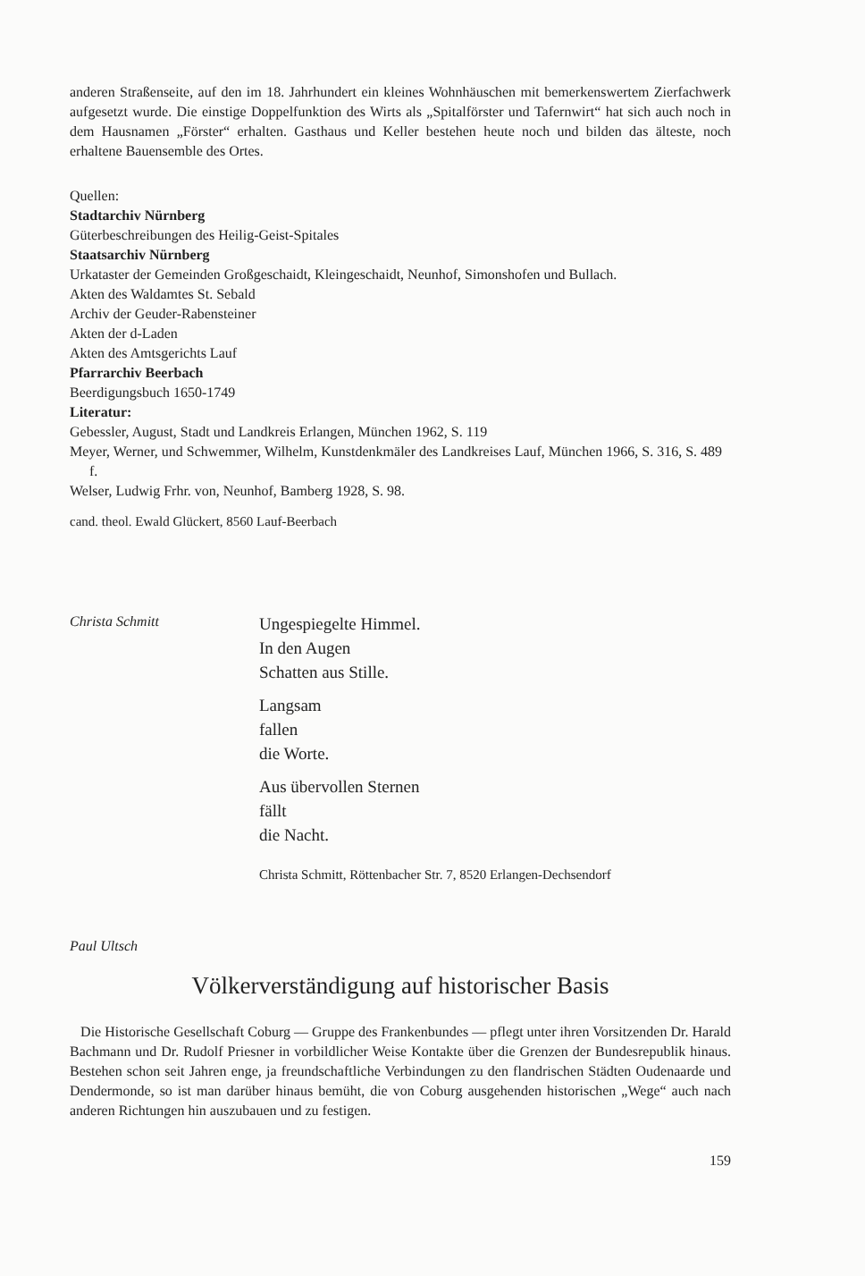anderen Straßenseite, auf den im 18. Jahrhundert ein kleines Wohnhäuschen mit bemerkenswertem Zierfachwerk aufgesetzt wurde. Die einstige Doppelfunktion des Wirts als „Spitalförster und Tafernwirt“ hat sich auch noch in dem Hausnamen „Förster“ erhalten. Gasthaus und Keller bestehen heute noch und bilden das älteste, noch erhaltene Bauensemble des Ortes.
Quellen:
Stadtarchiv Nürnberg
Güterbeschreibungen des Heilig-Geist-Spitales
Staatsarchiv Nürnberg
Urkataster der Gemeinden Großgeschaidt, Kleingeschaidt, Neunhof, Simonshofen und Bullach.
Akten des Waldamtes St. Sebald
Archiv der Geuder-Rabensteiner
Akten der d-Laden
Akten des Amtsgerichts Lauf
Pfarrarchiv Beerbach
Beerdigungsbuch 1650-1749
Literatur:
Gebessler, August, Stadt und Landkreis Erlangen, München 1962, S. 119
Meyer, Werner, und Schwemmer, Wilhelm, Kunstdenkmäler des Landkreises Lauf, München 1966, S. 316, S. 489 f.
Welser, Ludwig Frhr. von, Neunhof, Bamberg 1928, S. 98.
cand. theol. Ewald Glückert, 8560 Lauf-Beerbach
Christa Schmitt
Ungespiegelte Himmel.
In den Augen
Schatten aus Stille.
Langsam
fallen
die Worte.
Aus übervollen Sternen
fällt
die Nacht.
Christa Schmitt, Röttenbacher Str. 7, 8520 Erlangen-Dechsendorf
Paul Ultsch
Völkerverständigung auf historischer Basis
Die Historische Gesellschaft Coburg — Gruppe des Frankenbundes — pflegt unter ihren Vorsitzenden Dr. Harald Bachmann und Dr. Rudolf Priesner in vorbildlicher Weise Kontakte über die Grenzen der Bundesrepublik hinaus. Bestehen schon seit Jahren enge, ja freundschaftliche Verbindungen zu den flandrischen Städten Oudenaarde und Dendermonde, so ist man darüber hinaus bemüht, die von Coburg ausgehenden historischen „Wege“ auch nach anderen Richtungen hin auszubauen und zu festigen.
159